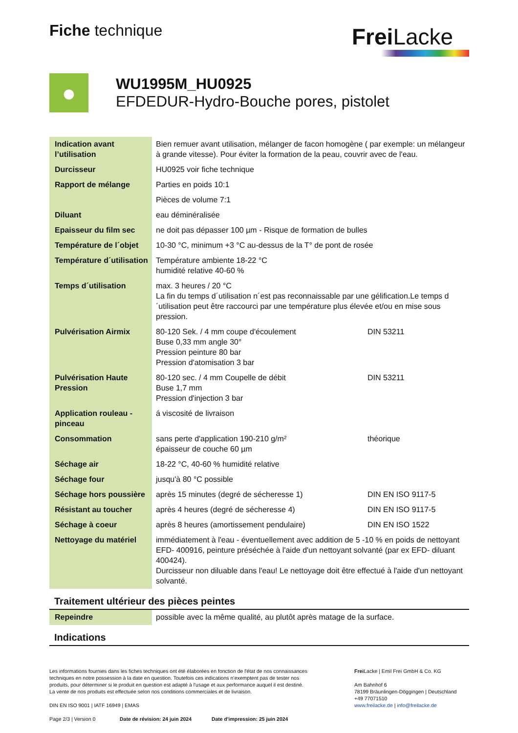Fiche technique
Frei Lacke
●
WU1995M_HU0925
EFDEDUR-Hydro-Bouche pores, pistolet
| Indication avant l’utilisation | Bien remuer avant utilisation, mélanger de facon homogène ( par exemple: un mélangeur à grande vitesse). Pour éviter la formation de la peau, couvrir avec de l'eau. | |
| Durcisseur | HU0925 voir fiche technique | |
| Rapport de mélange | Parties en poids 10:1 | |
| | Pièces de volume 7:1 | |
| Diluant | eau déminéralisée | |
| Epaisseur du film sec | ne doit pas dépasser 100 µm - Risque de formation de bulles | |
| Température de l´objet | 10-30 °C, minimum +3 °C au-dessus de la T° de pont de rosée | |
| Température d´utilisation | Température ambiente 18-22 °C humidité relative 40-60 % | |
| Temps d´utilisation | max. 3 heures / 20 °C La fin du temps d´utilisation n´est pas reconnaissable par une gélification.Le temps d´utilisation peut être raccourci par une température plus élevée et/ou en mise sous pression. | |
| Pulvérisation Airmix | 80-120 Sek. / 4 mm coupe d'écoulement Buse 0,33 mm angle 30° Pression peinture 80 bar Pression d'atomisation 3 bar | DIN 53211 |
| Pulvérisation Haute Pression | 80-120 sec. / 4 mm Coupelle de débit Buse 1,7 mm Pression d'injection 3 bar | DIN 53211 |
| Application rouleau - pinceau | á viscosité de livraison | |
| Consommation | sans perte d'application 190-210 g/m² épaisseur de couche 60 µm | théorique |
| Séchage air | 18-22 °C, 40-60 % humidité relative | |
| Séchage four | jusqu'à 80 °C possible | |
| Séchage hors poussière | après 15 minutes (degré de sécheresse 1) | DIN EN ISO 9117-5 |
| Résistant au toucher | après 4 heures (degré de sécheresse 4) | DIN EN ISO 9117-5 |
| Séchage à coeur | après 8 heures (amortissement pendulaire) | DIN EN ISO 1522 |
| Nettoyage du matériel | immédiatement à l'eau - éventuellement avec addition de 5 -10 % en poids de nettoyant EFD- 400916, peinture préséchée à l'aide d'un nettoyant solvanté (par ex EFD- diluant 400424). Durcisseur non diluable dans l'eau! Le nettoyage doit être effectué à l'aide d'un nettoyant solvanté. | |
Traitement ultérieur des pièces peintes
| Repeindre | possible avec la même qualité, au plutôt après matage de la surface. |
Indications
Les informations fournies dans les fiches techniques ont été élaborées en fonction de l'état de nos connaissances techniques en notre possession à la date en question. Toutefois ces indications n’exemptent pas de tester nos produits, pour déterminer si le produit en question est adapté à l'usage et aux performance auquel il est destiné. La vente de nos produits est effectuée selon nos conditions commerciales et de livraison.
DIN EN ISO 9001 | IATF 16949 | EMAS
Page 2/3 | Version 0 Date de révision: 24 juin 2024 Date d'impression: 25 juin 2024
Frei Lacke | Emil Frei GmbH & Co. KG
Am Bahnhof 6
78199 Bräunlingen-Döggingen | Deutschland
+49 77071510
www.freilacke.de | info@freilacke.de